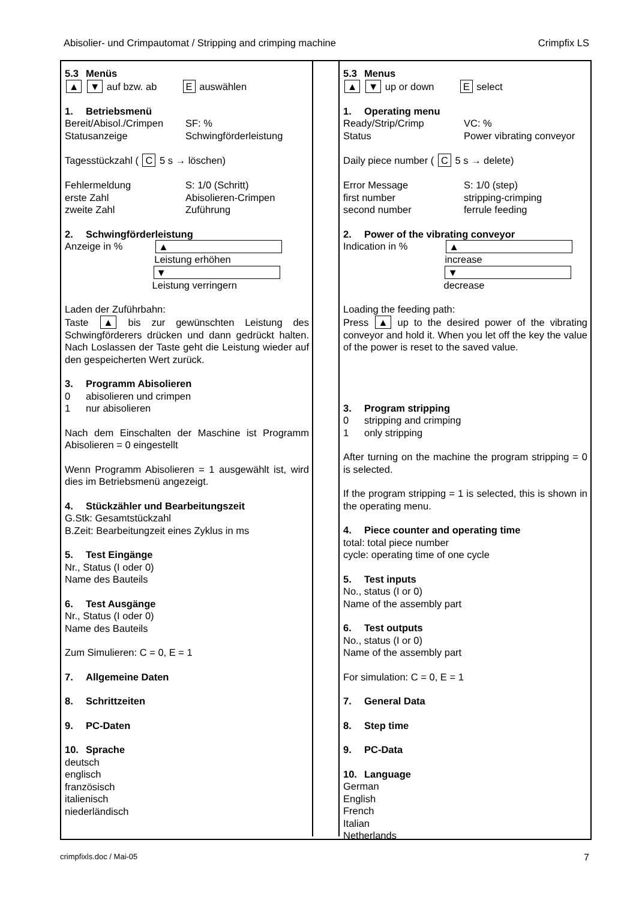Abisolier- und Crimpautomat / Stripping and crimping machine Crimpfix LS
5.3 Menüs
▲ ▼ auf bzw. ab E auswählen
1. Betriebsmenü
Bereit/Abisol./Crimpen SF: %
Statusanzeige Schwingförderleistung
Tagesstückzahl ( C 5 s → löschen)
Fehlermeldung S: 1/0 (Schritt)
erste Zahl Abisolieren-Crimpen
zweite Zahl Zuführung
2. Schwingförderleistung
Anzeige in % ▲ Leistung erhöhen
▼ Leistung verringern
Laden der Zuführbahn:
Taste ▲ bis zur gewünschten Leistung des Schwingförderers drücken und dann gedrückt halten. Nach Loslassen der Taste geht die Leistung wieder auf den gespeicherten Wert zurück.
3. Programm Abisolieren
0 abisolieren und crimpen
1 nur abisolieren
Nach dem Einschalten der Maschine ist Programm Abisolieren = 0 eingestellt
Wenn Programm Abisolieren = 1 ausgewählt ist, wird dies im Betriebsmenü angezeigt.
4. Stückzähler und Bearbeitungszeit
G.Stk: Gesamtstückzahl
B.Zeit: Bearbeitungzeit eines Zyklus in ms
5. Test Eingänge
Nr., Status (I oder 0)
Name des Bauteils
6. Test Ausgänge
Nr., Status (I oder 0)
Name des Bauteils
Zum Simulieren: C = 0, E = 1
7. Allgemeine Daten
8. Schrittzeiten
9. PC-Daten
10. Sprache
deutsch
englisch
französisch
italienisch
niederländisch
5.3 Menus
▲ ▼ up or down E select
1. Operating menu
Ready/Strip/Crimp VC: %
Status Power vibrating conveyor
Daily piece number ( C 5 s → delete)
Error Message S: 1/0 (step)
first number stripping-crimping
second number ferrule feeding
2. Power of the vibrating conveyor
Indication in % ▲ increase
▼ decrease
Loading the feeding path:
Press ▲ up to the desired power of the vibrating conveyor and hold it. When you let off the key the value of the power is reset to the saved value.
3. Program stripping
0 stripping and crimping
1 only stripping
After turning on the machine the program stripping = 0 is selected.
If the program stripping = 1 is selected, this is shown in the operating menu.
4. Piece counter and operating time
total: total piece number
cycle: operating time of one cycle
5. Test inputs
No., status (I or 0)
Name of the assembly part
6. Test outputs
No., status (I or 0)
Name of the assembly part
For simulation: C = 0, E = 1
7. General Data
8. Step time
9. PC-Data
10. Language
German
English
French
Italian
Netherlands
crimpfixls.doc / Mai-05 7